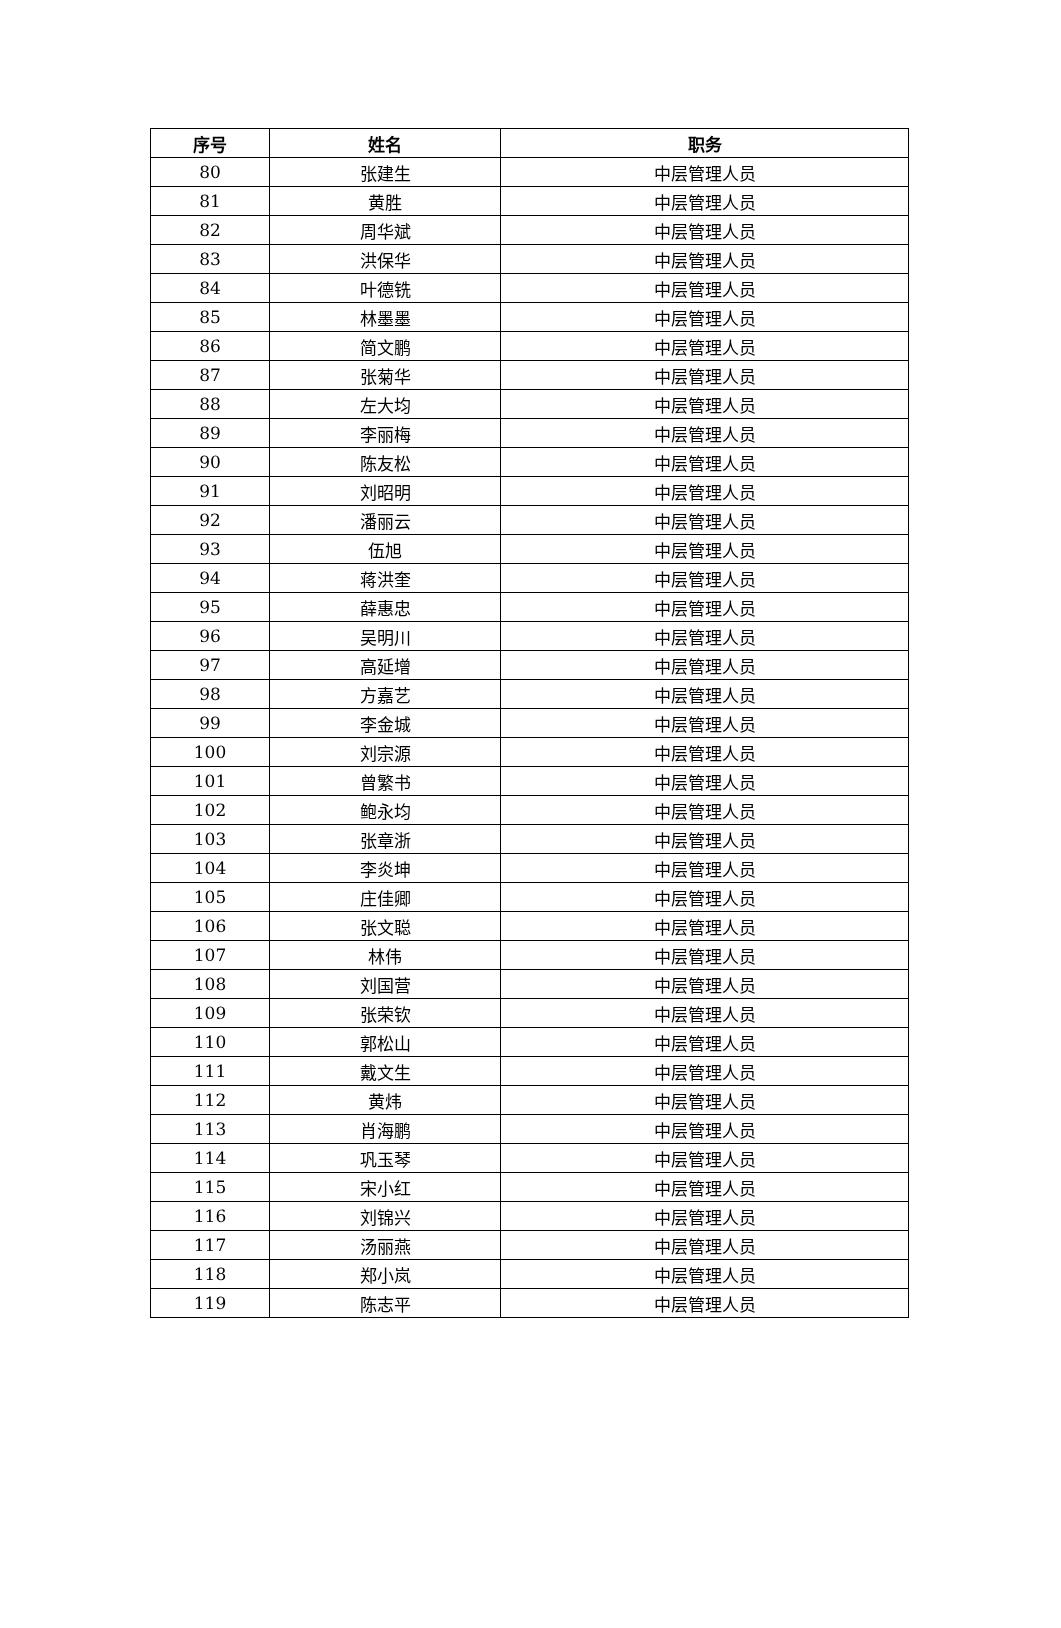| 序号 | 姓名 | 职务 |
| --- | --- | --- |
| 80 | 张建生 | 中层管理人员 |
| 81 | 黄胜 | 中层管理人员 |
| 82 | 周华斌 | 中层管理人员 |
| 83 | 洪保华 | 中层管理人员 |
| 84 | 叶德铣 | 中层管理人员 |
| 85 | 林墨墨 | 中层管理人员 |
| 86 | 简文鹏 | 中层管理人员 |
| 87 | 张菊华 | 中层管理人员 |
| 88 | 左大均 | 中层管理人员 |
| 89 | 李丽梅 | 中层管理人员 |
| 90 | 陈友松 | 中层管理人员 |
| 91 | 刘昭明 | 中层管理人员 |
| 92 | 潘丽云 | 中层管理人员 |
| 93 | 伍旭 | 中层管理人员 |
| 94 | 蒋洪奎 | 中层管理人员 |
| 95 | 薛惠忠 | 中层管理人员 |
| 96 | 吴明川 | 中层管理人员 |
| 97 | 高延增 | 中层管理人员 |
| 98 | 方嘉艺 | 中层管理人员 |
| 99 | 李金城 | 中层管理人员 |
| 100 | 刘宗源 | 中层管理人员 |
| 101 | 曾繁书 | 中层管理人员 |
| 102 | 鲍永均 | 中层管理人员 |
| 103 | 张章浙 | 中层管理人员 |
| 104 | 李炎坤 | 中层管理人员 |
| 105 | 庄佳卿 | 中层管理人员 |
| 106 | 张文聪 | 中层管理人员 |
| 107 | 林伟 | 中层管理人员 |
| 108 | 刘国营 | 中层管理人员 |
| 109 | 张荣钦 | 中层管理人员 |
| 110 | 郭松山 | 中层管理人员 |
| 111 | 戴文生 | 中层管理人员 |
| 112 | 黄炜 | 中层管理人员 |
| 113 | 肖海鹏 | 中层管理人员 |
| 114 | 巩玉琴 | 中层管理人员 |
| 115 | 宋小红 | 中层管理人员 |
| 116 | 刘锦兴 | 中层管理人员 |
| 117 | 汤丽燕 | 中层管理人员 |
| 118 | 郑小岚 | 中层管理人员 |
| 119 | 陈志平 | 中层管理人员 |